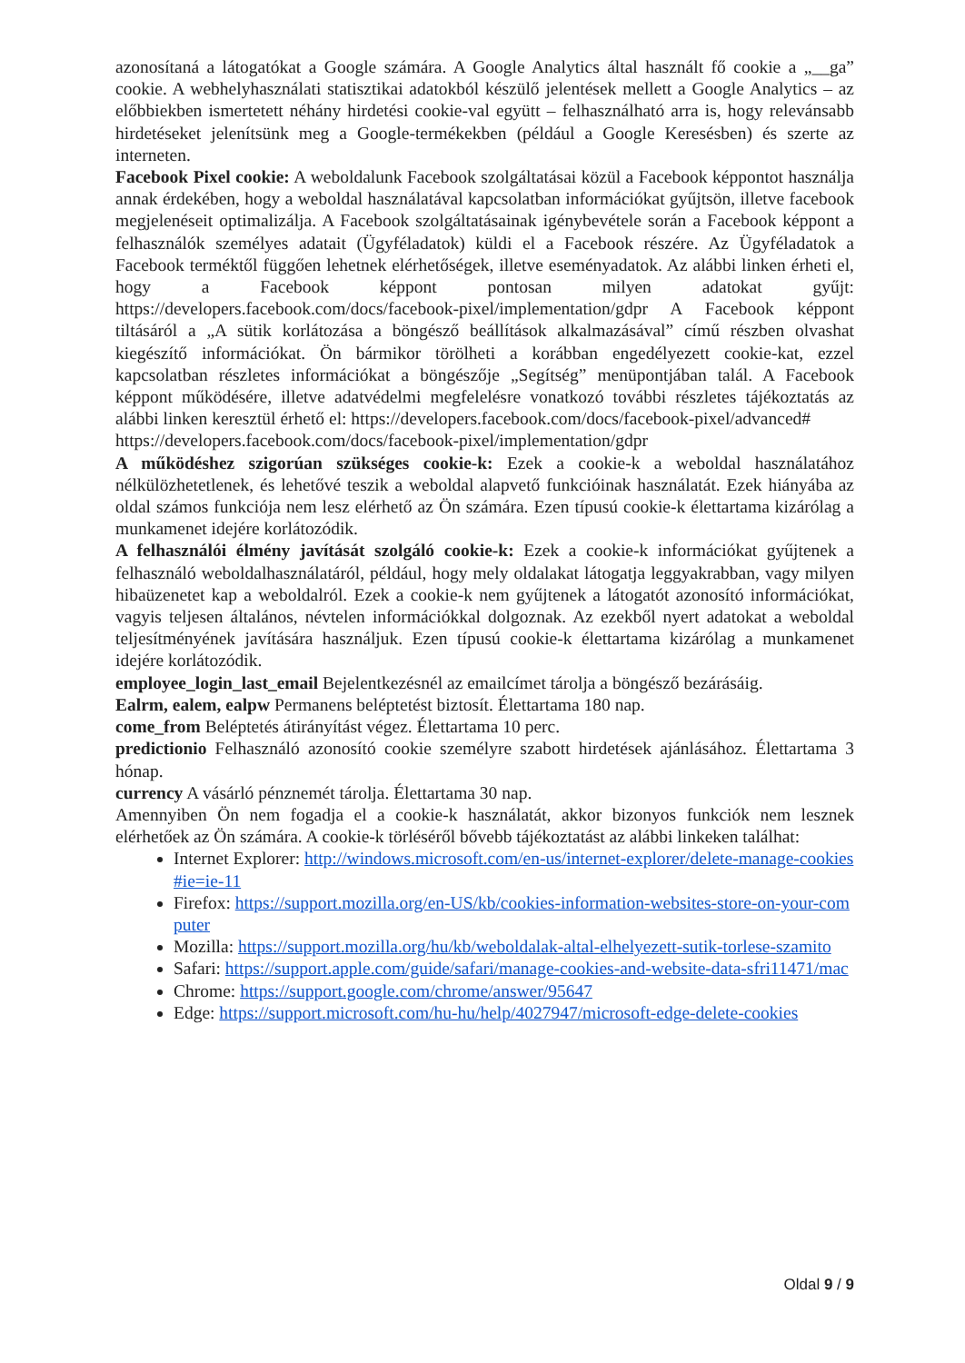azonosítaná a látogatókat a Google számára. A Google Analytics által használt fő cookie a „__ga” cookie. A webhelyhasználati statisztikai adatokból készülő jelentések mellett a Google Analytics – az előbbiekben ismertetett néhány hirdetési cookie-val együtt – felhasználható arra is, hogy relevánsabb hirdetéseket jelenítsünk meg a Google-termékekben (például a Google Keresésben) és szerte az interneten.
Facebook Pixel cookie: A weboldalunk Facebook szolgáltatásai közül a Facebook képpontot használja annak érdekében, hogy a weboldal használatával kapcsolatban információkat gyűjtsön, illetve facebook megjelenéseit optimalizálja. A Facebook szolgáltatásainak igénybevétele során a Facebook képpont a felhasználók személyes adatait (Ügyféladatok) küldi el a Facebook részére. Az Ügyféladatok a Facebook terméktől függően lehetnek elérhetőségek, illetve eseményadatok. Az alábbi linken érheti el, hogy a Facebook képpont pontosan milyen adatokat gyűjt: https://developers.facebook.com/docs/facebook-pixel/implementation/gdpr A Facebook képpont tiltásáról a „A sütik korlátozása a böngésző beállítások alkalmazásával” című részben olvashat kiegészítő információkat. Ön bármikor törölheti a korábban engedélyezett cookie-kat, ezzel kapcsolatban részletes információkat a böngészője „Segítség” menüpontjában talál. A Facebook képpont működésére, illetve adatvédelmi megfelelésre vonatkozó további részletes tájékoztatás az alábbi linken keresztül érhető el: https://developers.facebook.com/docs/facebook-pixel/advanced#
https://developers.facebook.com/docs/facebook-pixel/implementation/gdpr
A működéshez szigorúan szükséges cookie-k: Ezek a cookie-k a weboldal használatához nélkülözhetetlenek, és lehetővé teszik a weboldal alapvető funkcióinak használatát. Ezek hiányába az oldal számos funkciója nem lesz elérhető az Ön számára. Ezen típusú cookie-k élettartama kizárólag a munkamenet idejére korlátozódik.
A felhasználói élmény javítását szolgáló cookie-k: Ezek a cookie-k információkat gyűjtenek a felhasználó weboldalhasználatáról, például, hogy mely oldalakat látogatja leggyakrabban, vagy milyen hibaüzenetet kap a weboldalról. Ezek a cookie-k nem gyűjtenek a látogatót azonosító információkat, vagyis teljesen általános, névtelen információkkal dolgoznak. Az ezekből nyert adatokat a weboldal teljesítményének javítására használjuk. Ezen típusú cookie-k élettartama kizárólag a munkamenet idejére korlátozódik.
employee_login_last_email Bejelentkezésnél az emailcímet tárolja a böngésző bezárásáig.
Ealrm, ealem, ealpw Permanens beléptetést biztosít. Élettartama 180 nap.
come_from Beléptetés átirányítást végez. Élettartama 10 perc.
predictionio Felhasználó azonosító cookie személyre szabott hirdetések ajánlásához. Élettartama 3 hónap.
currency A vásárló pénznemét tárolja. Élettartama 30 nap.
Amennyiben Ön nem fogadja el a cookie-k használatát, akkor bizonyos funkciók nem lesznek elérhetőek az Ön számára. A cookie-k törléséről bővebb tájékoztatást az alábbi linkeken találhat:
Internet Explorer: http://windows.microsoft.com/en-us/internet-explorer/delete-manage-cookies#ie=ie-11
Firefox: https://support.mozilla.org/en-US/kb/cookies-information-websites-store-on-your-computer
Mozilla: https://support.mozilla.org/hu/kb/weboldalak-altal-elhelyezett-sutik-torlese-szamito
Safari: https://support.apple.com/guide/safari/manage-cookies-and-website-data-sfri11471/mac
Chrome: https://support.google.com/chrome/answer/95647
Edge: https://support.microsoft.com/hu-hu/help/4027947/microsoft-edge-delete-cookies
Oldal 9 / 9